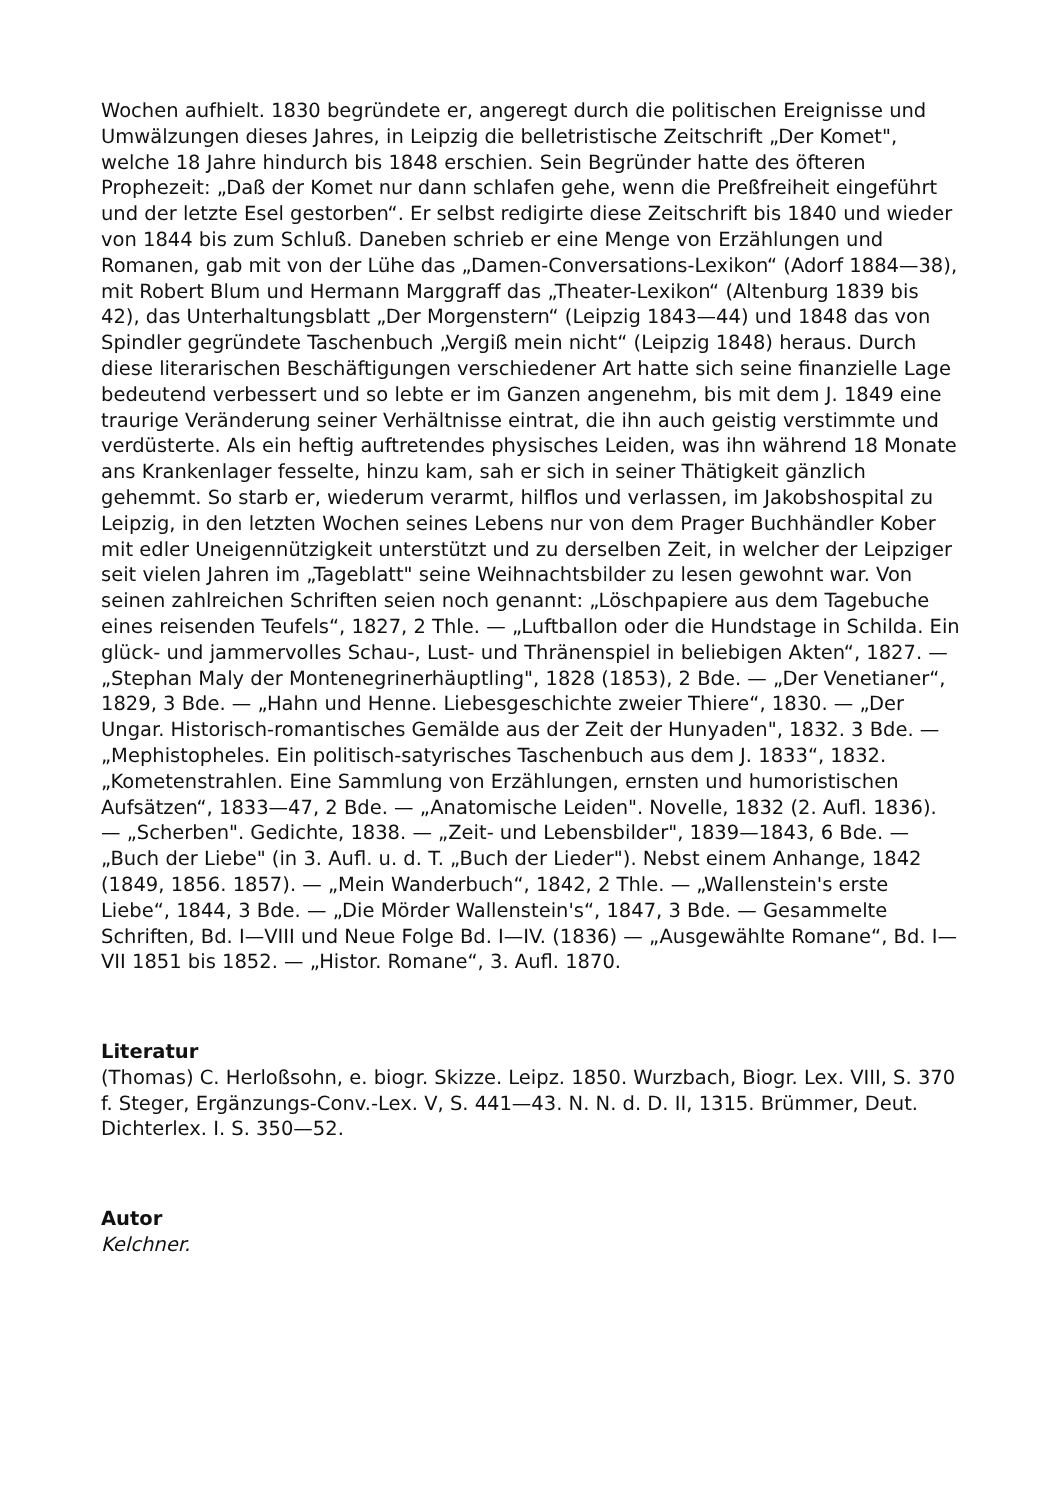Wochen aufhielt. 1830 begründete er, angeregt durch die politischen Ereignisse und Umwälzungen dieses Jahres, in Leipzig die belletristische Zeitschrift „Der Komet", welche 18 Jahre hindurch bis 1848 erschien. Sein Begründer hatte des öfteren Prophezeit: „Daß der Komet nur dann schlafen gehe, wenn die Preßfreiheit eingeführt und der letzte Esel gestorben“. Er selbst redigirte diese Zeitschrift bis 1840 und wieder von 1844 bis zum Schluß. Daneben schrieb er eine Menge von Erzählungen und Romanen, gab mit von der Lühe das „Damen-Conversations-Lexikon“ (Adorf 1884—38), mit Robert Blum und Hermann Marggraff das „Theater-Lexikon“ (Altenburg 1839 bis 42), das Unterhaltungsblatt „Der Morgenstern“ (Leipzig 1843—44) und 1848 das von Spindler gegründete Taschenbuch „Vergiß mein nicht“ (Leipzig 1848) heraus. Durch diese literarischen Beschäftigungen verschiedener Art hatte sich seine finanzielle Lage bedeutend verbessert und so lebte er im Ganzen angenehm, bis mit dem J. 1849 eine traurige Veränderung seiner Verhältnisse eintrat, die ihn auch geistig verstimmte und verdüsterte. Als ein heftig auftretendes physisches Leiden, was ihn während 18 Monate ans Krankenlager fesselte, hinzu kam, sah er sich in seiner Thätigkeit gänzlich gehemmt. So starb er, wiederum verarmt, hilflos und verlassen, im Jakobshospital zu Leipzig, in den letzten Wochen seines Lebens nur von dem Prager Buchhändler Kober mit edler Uneigennützigkeit unterstützt und zu derselben Zeit, in welcher der Leipziger seit vielen Jahren im „Tageblatt" seine Weihnachtsbilder zu lesen gewohnt war. Von seinen zahlreichen Schriften seien noch genannt: „Löschpapiere aus dem Tagebuche eines reisenden Teufels“, 1827, 2 Thle. — „Luftballon oder die Hundstage in Schilda. Ein glück- und jammervolles Schau-, Lust- und Thränenspiel in beliebigen Akten“, 1827. — „Stephan Maly der Montenegrinerhäuptling", 1828 (1853), 2 Bde. — „Der Venetianer“, 1829, 3 Bde. — „Hahn und Henne. Liebesgeschichte zweier Thiere“, 1830. — „Der Ungar. Historisch-romantisches Gemälde aus der Zeit der Hunyaden", 1832. 3 Bde. — „Mephistopheles. Ein politisch-satyrisches Taschenbuch aus dem J. 1833“, 1832. „Kometenstrahlen. Eine Sammlung von Erzählungen, ernsten und humoristischen Aufsätzen“, 1833—47, 2 Bde. — „Anatomische Leiden". Novelle, 1832 (2. Aufl. 1836). — „Scherben". Gedichte, 1838. — „Zeit- und Lebensbilder", 1839—1843, 6 Bde. — „Buch der Liebe" (in 3. Aufl. u. d. T. „Buch der Lieder"). Nebst einem Anhange, 1842 (1849, 1856. 1857). — „Mein Wanderbuch“, 1842, 2 Thle. — „Wallenstein's erste Liebe“, 1844, 3 Bde. — „Die Mörder Wallenstein's“, 1847, 3 Bde. — Gesammelte Schriften, Bd. I—VIII und Neue Folge Bd. I—IV. (1836) — „Ausgewählte Romane“, Bd. I—VII 1851 bis 1852. — „Histor. Romane“, 3. Aufl. 1870.
Literatur
(Thomas) C. Herloßsohn, e. biogr. Skizze. Leipz. 1850. Wurzbach, Biogr. Lex. VIII, S. 370 f. Steger, Ergänzungs-Conv.-Lex. V, S. 441—43. N. N. d. D. II, 1315. Brümmer, Deut. Dichterlex. I. S. 350—52.
Autor
Kelchner.